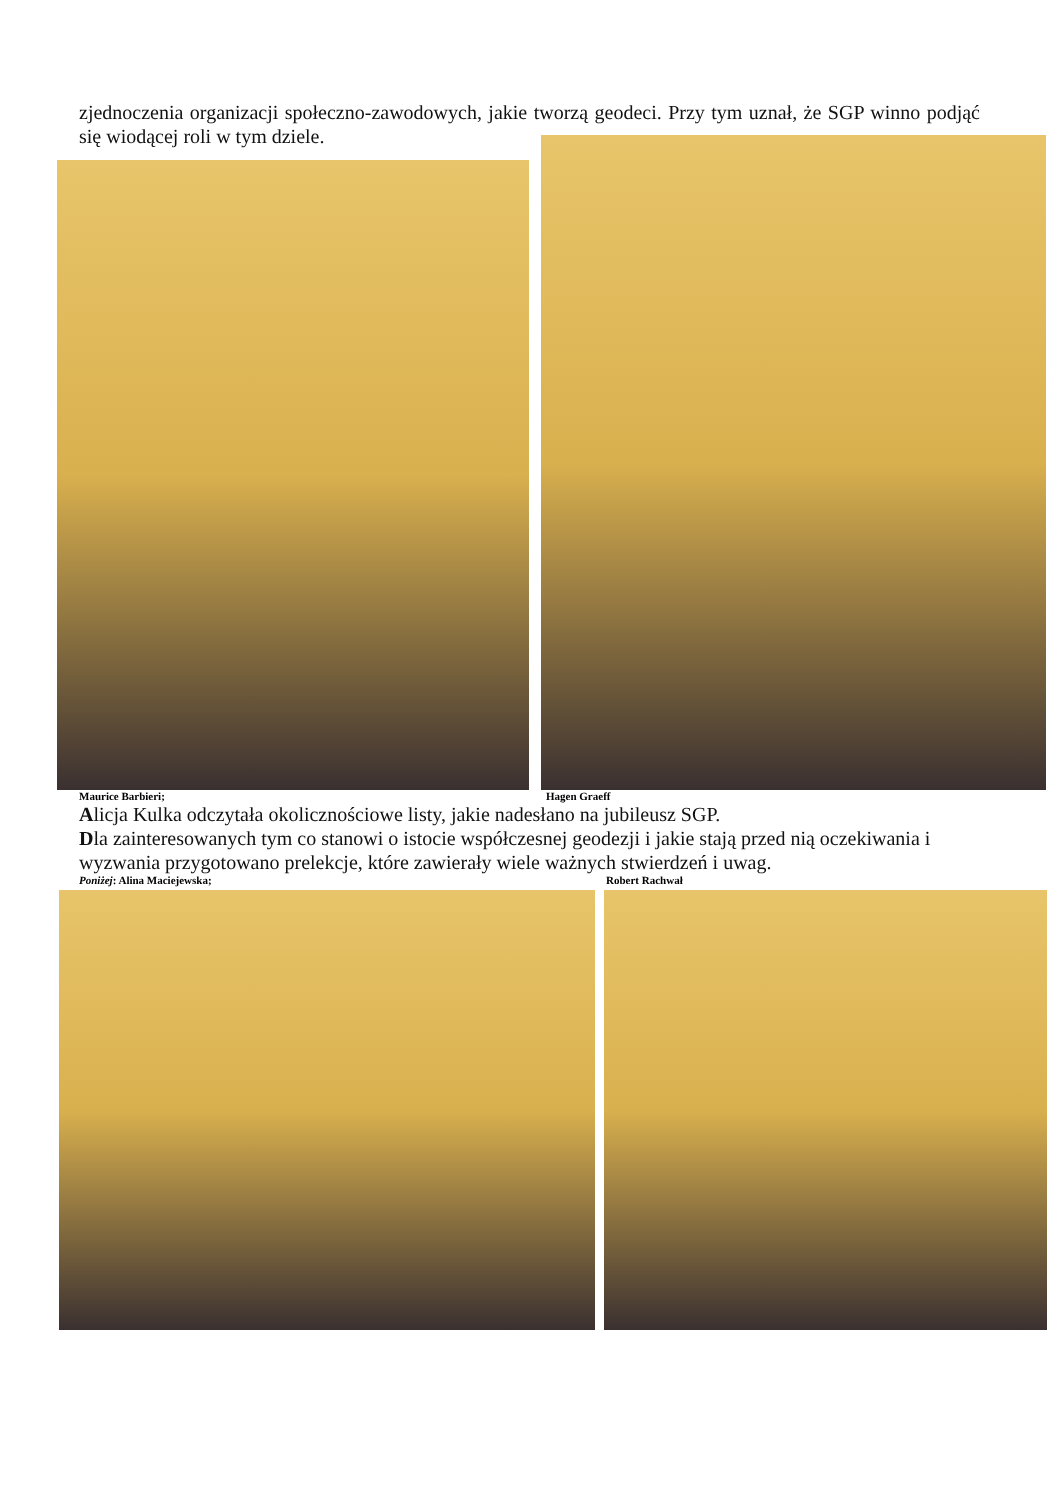zjednoczenia organizacji społeczno-zawodowych, jakie tworzą geodeci. Przy tym uznał, że SGP winno podjąć się wiodącej roli w tym dziele.
Maurice Barbieri; Hagen Graeff
Alicja Kulka odczytała okolicznościowe listy, jakie nadesłano na jubileusz SGP.
Dla zainteresowanych tym co stanowi o istocie współczesnej geodezji i jakie stają przed nią oczekiwania i wyzwania przygotowano prelekcje, które zawierały wiele ważnych stwierdzeń i uwag.
Poniżej: Alina Maciejewska; Robert Rachwał